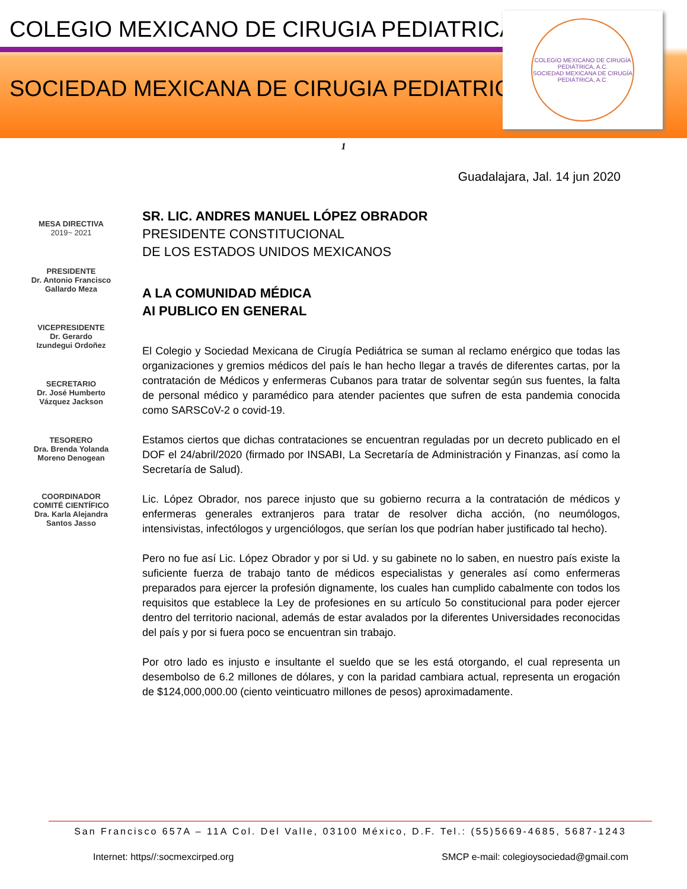COLEGIO MEXICANO DE CIRUGIA PEDIATRICA
SOCIEDAD MEXICANA DE CIRUGIA PEDIATRICA
COLEGIO MEXICANO DE CIRUGÍA PEDIÁTRICA, A.C.
SOCIEDAD MEXICANA DE CIRUGÍA PEDIÁTRICA, A.C.
1
Guadalajara, Jal. 14 jun 2020
MESA DIRECTIVA
2019~ 2021
PRESIDENTE
Dr. Antonio Francisco
Gallardo Meza
VICEPRESIDENTE
Dr. Gerardo
Izundegui Ordoñez
SECRETARIO
Dr. José Humberto
Vázquez Jackson
TESORERO
Dra. Brenda Yolanda
Moreno Denogean
COORDINADOR
COMITÉ CIENTÍFICO
Dra. Karla Alejandra
Santos Jasso
SR. LIC. ANDRES MANUEL LÓPEZ OBRADOR
PRESIDENTE CONSTITUCIONAL
DE LOS ESTADOS UNIDOS MEXICANOS
A LA COMUNIDAD MÉDICA
AI PUBLICO EN GENERAL
El Colegio y Sociedad Mexicana de Cirugía Pediátrica se suman al reclamo enérgico que todas las organizaciones y gremios médicos del país le han hecho llegar a través de diferentes cartas, por la contratación de Médicos y enfermeras Cubanos para tratar de solventar según sus fuentes, la falta de personal médico y paramédico para atender pacientes que sufren de esta pandemia conocida como SARSCoV-2 o covid-19.
Estamos ciertos que dichas contrataciones se encuentran reguladas por un decreto publicado en el DOF el 24/abril/2020 (firmado por INSABI, La Secretaría de Administración y Finanzas, así como la Secretaría de Salud).
Lic. López Obrador, nos parece injusto que su gobierno recurra a la contratación de médicos y enfermeras generales extranjeros para tratar de resolver dicha acción, (no neumólogos, intensivistas, infectólogos y urgenciólogos, que serían los que podrían haber justificado tal hecho).
Pero no fue así Lic. López Obrador y por si Ud. y su gabinete no lo saben, en nuestro país existe la suficiente fuerza de trabajo tanto de médicos especialistas y generales así como enfermeras preparados para ejercer la profesión dignamente, los cuales han cumplido cabalmente con todos los requisitos que establece la Ley de profesiones en su artículo 5o constitucional para poder ejercer dentro del territorio nacional, además de estar avalados por la diferentes Universidades reconocidas del país y por si fuera poco se encuentran sin trabajo.
Por otro lado es injusto e insultante el sueldo que se les está otorgando, el cual representa un desembolso de 6.2 millones de dólares, y con la paridad cambiara actual, representa un erogación de $124,000,000.00 (ciento veinticuatro millones de pesos) aproximadamente.
San Francisco 657A – 11A Col. Del Valle, 03100 México, D.F. Tel.: (55)5669-4685, 5687-1243
Internet: https//:socmexcirped.org SMCP e-mail: colegioysociedad@gmail.com